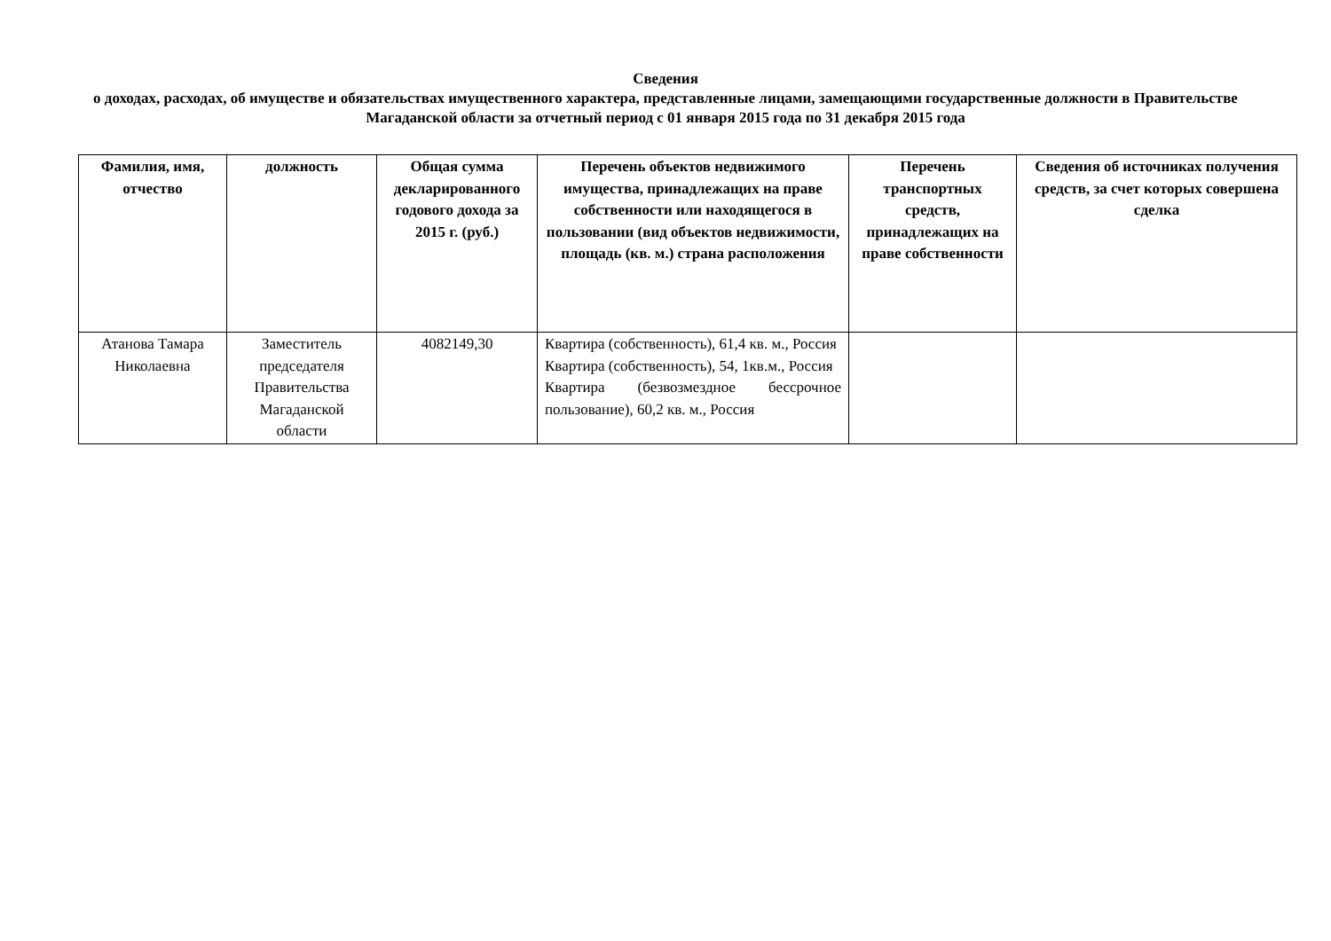Сведения
о доходах, расходах, об имуществе и обязательствах имущественного характера, представленные лицами, замещающими государственные должности в Правительстве Магаданской области за отчетный период с 01 января 2015 года по 31 декабря 2015 года
| Фамилия, имя, отчество | должность | Общая сумма декларированного годового дохода за 2015 г. (руб.) | Перечень объектов недвижимого имущества, принадлежащих на праве собственности или находящегося в пользовании (вид объектов недвижимости, площадь (кв. м.) страна расположения | Перечень транспортных средств, принадлежащих на праве собственности | Сведения об источниках получения средств, за счет которых совершена сделка |
| --- | --- | --- | --- | --- | --- |
| Атанова Тамара Николаевна | Заместитель председателя Правительства Магаданской области | 4082149,30 | Квартира (собственность), 61,4 кв. м., Россия Квартира (собственность), 54, 1кв.м., Россия Квартира (безвозмездное бессрочное пользование), 60,2 кв. м., Россия | | |